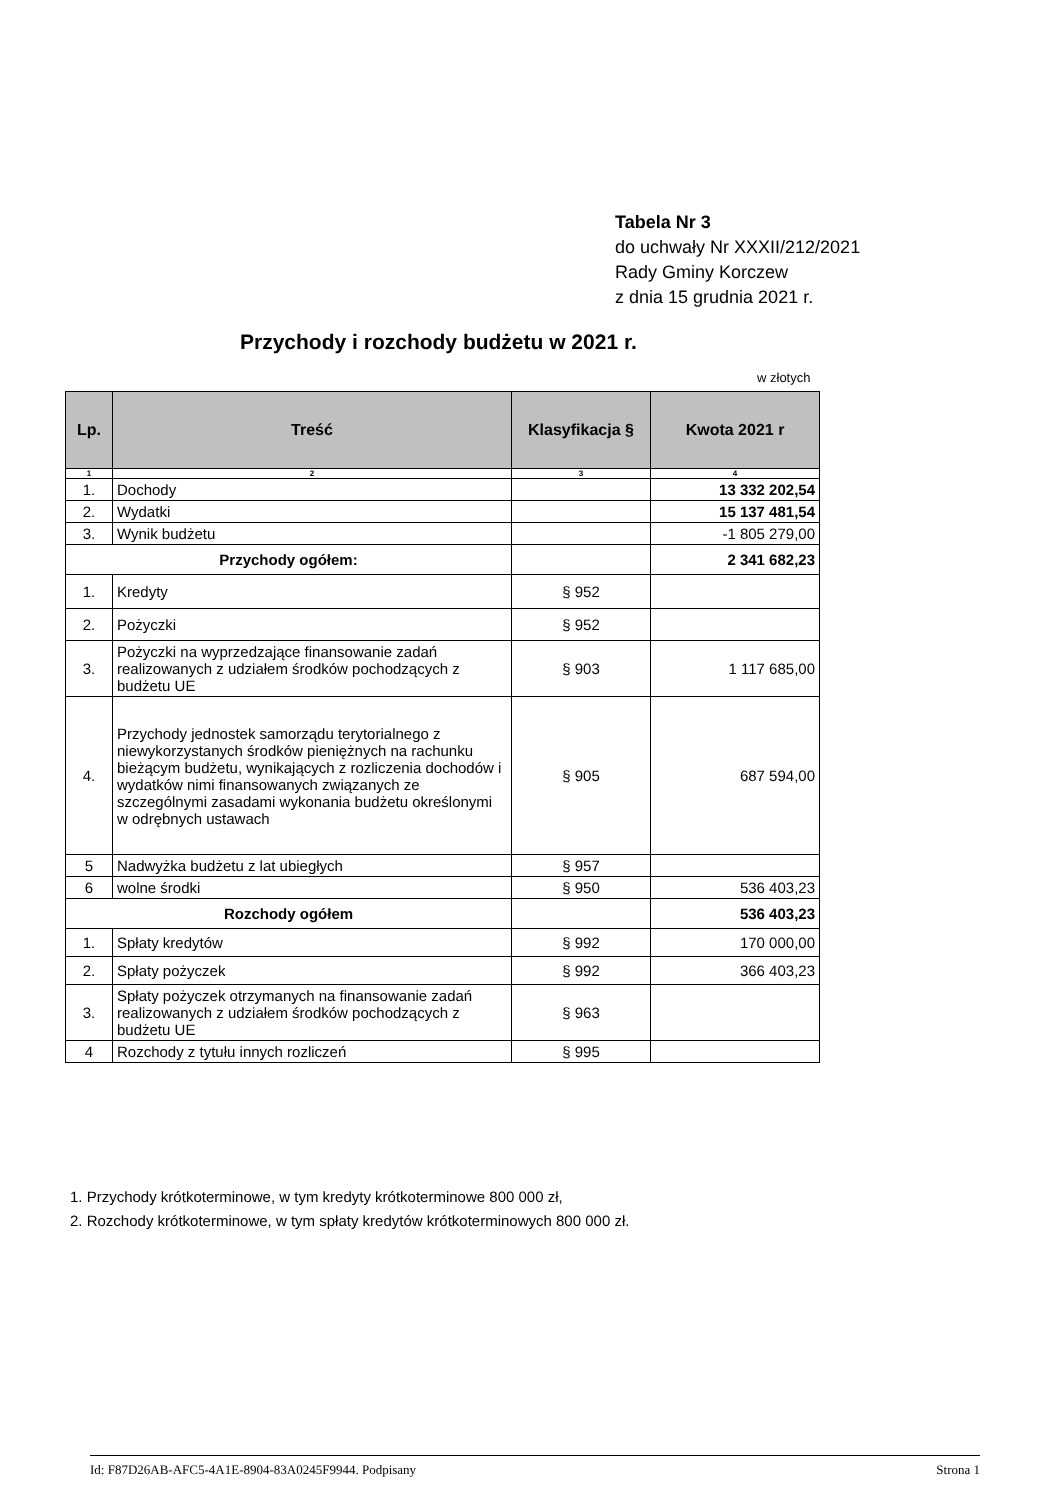Tabela Nr 3
do uchwały Nr XXXII/212/2021
Rady Gminy Korczew
z dnia 15 grudnia 2021 r.
Przychody i rozchody budżetu w 2021 r.
w złotych
| Lp. | Treść | Klasyfikacja § | Kwota 2021 r |
| --- | --- | --- | --- |
| 1 | 2 | 3 | 4 |
| 1. | Dochody | | 13 332 202,54 |
| 2. | Wydatki | | 15 137 481,54 |
| 3. | Wynik budżetu | | -1 805 279,00 |
| Przychody ogółem: | | | 2 341 682,23 |
| 1. | Kredyty | § 952 | |
| 2. | Pożyczki | § 952 | |
| 3. | Pożyczki na wyprzedzające finansowanie zadań realizowanych z udziałem środków pochodzących z budżetu UE | § 903 | 1 117 685,00 |
| 4. | Przychody jednostek samorządu terytorialnego z niewykorzystanych środków pieniężnych na rachunku bieżącym budżetu, wynikających z rozliczenia dochodów i wydatków nimi finansowanych związanych ze szczególnymi zasadami wykonania budżetu określonymi w odrębnych ustawach | § 905 | 687 594,00 |
| 5 | Nadwyżka budżetu z lat ubiegłych | § 957 | |
| 6 | wolne środki | § 950 | 536 403,23 |
| Rozchody ogółem | | | 536 403,23 |
| 1. | Spłaty kredytów | § 992 | 170 000,00 |
| 2. | Spłaty pożyczek | § 992 | 366 403,23 |
| 3. | Spłaty pożyczek otrzymanych na finansowanie zadań realizowanych z udziałem środków pochodzących z budżetu UE | § 963 | |
| 4 | Rozchody z tytułu innych rozliczeń | § 995 | |
1. Przychody krótkoterminowe, w tym kredyty krótkoterminowe 800 000 zł,
2. Rozchody krótkoterminowe, w tym spłaty kredytów krótkoterminowych 800 000 zł.
Id: F87D26AB-AFC5-4A1E-8904-83A0245F9944. Podpisany Strona 1